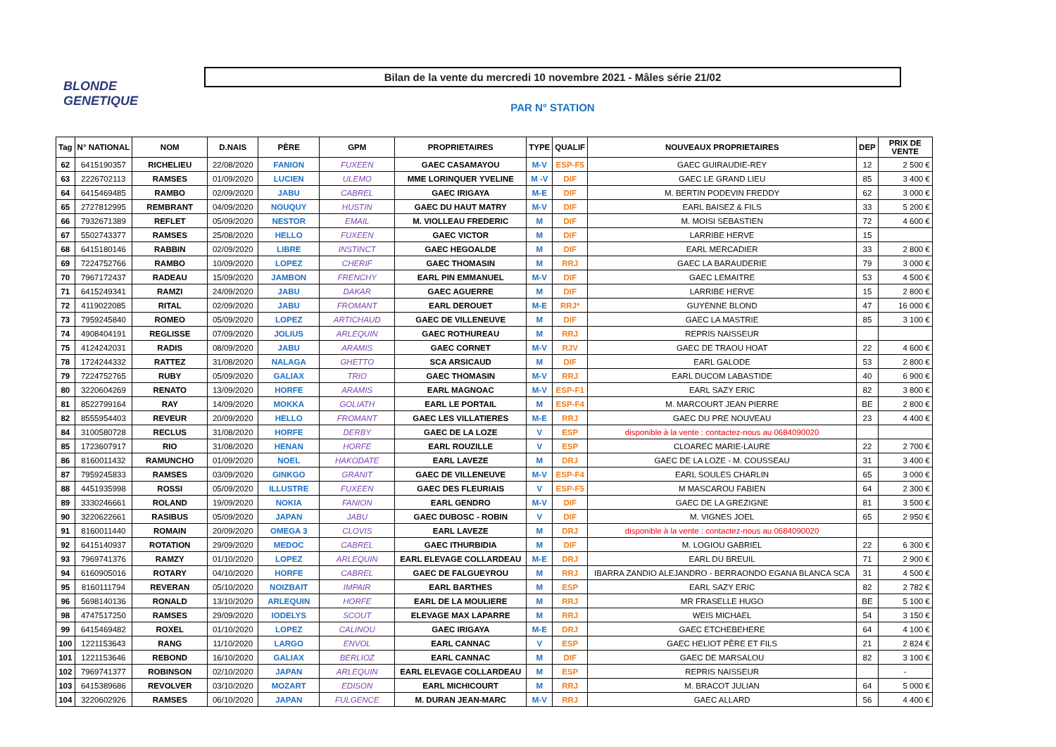BLONDE GENETIQUE
Bilan de la vente du mercredi 10 novembre 2021 - Mâles série 21/02
PAR N° STATION
| Tag | N° NATIONAL | NOM | D.NAIS | PÈRE | GPM | PROPRIETAIRES | TYPE | QUALIF | NOUVEAUX PROPRIETAIRES | DEP | PRIX DE VENTE |
| --- | --- | --- | --- | --- | --- | --- | --- | --- | --- | --- | --- |
| 62 | 6415190357 | RICHELIEU | 22/08/2020 | FANION | FUXEEN | GAEC CASAMAYOU | M-V | ESP-F5 | GAEC GUIRAUDIE-REY | 12 | 2 500 € |
| 63 | 2226702113 | RAMSES | 01/09/2020 | LUCIEN | ULEMO | MME LORINQUER YVELINE | M -V | DIF | GAEC LE GRAND LIEU | 85 | 3 400 € |
| 64 | 6415469485 | RAMBO | 02/09/2020 | JABU | CABREL | GAEC IRIGAYA | M-E | DIF | M. BERTIN PODEVIN FREDDY | 62 | 3 000 € |
| 65 | 2727812995 | REMBRANT | 04/09/2020 | NOUQUY | HUSTIN | GAEC DU HAUT MATRY | M-V | DIF | EARL BAISEZ & FILS | 33 | 5 200 € |
| 66 | 7932671389 | REFLET | 05/09/2020 | NESTOR | EMAIL | M. VIOLLEAU FREDERIC | M | DIF | M. MOISI SEBASTIEN | 72 | 4 600 € |
| 67 | 5502743377 | RAMSES | 25/08/2020 | HELLO | FUXEEN | GAEC VICTOR | M | DIF | LARRIBE HERVE | 15 | |
| 68 | 6415180146 | RABBIN | 02/09/2020 | LIBRE | INSTINCT | GAEC HEGOALDE | M | DIF | EARL MERCADIER | 33 | 2 800 € |
| 69 | 7224752766 | RAMBO | 10/09/2020 | LOPEZ | CHERIF | GAEC THOMASIN | M | RRJ | GAEC LA BARAUDERIE | 79 | 3 000 € |
| 70 | 7967172437 | RADEAU | 15/09/2020 | JAMBON | FRENCHY | EARL PIN EMMANUEL | M-V | DIF | GAEC LEMAITRE | 53 | 4 500 € |
| 71 | 6415249341 | RAMZI | 24/09/2020 | JABU | DAKAR | GAEC AGUERRE | M | DIF | LARRIBE HERVE | 15 | 2 800 € |
| 72 | 4119022085 | RITAL | 02/09/2020 | JABU | FROMANT | EARL DEROUET | M-E | RRJ* | GUYENNE BLOND | 47 | 16 000 € |
| 73 | 7959245840 | ROMEO | 05/09/2020 | LOPEZ | ARTICHAUD | GAEC DE VILLENEUVE | M | DIF | GAEC LA MASTRIE | 85 | 3 100 € |
| 74 | 4908404191 | REGLISSE | 07/09/2020 | JOLIUS | ARLEQUIN | GAEC ROTHUREAU | M | RRJ | REPRIS NAISSEUR | | |
| 75 | 4124242031 | RADIS | 08/09/2020 | JABU | ARAMIS | GAEC CORNET | M-V | RJV | GAEC DE TRAOU HOAT | 22 | 4 600 € |
| 78 | 1724244332 | RATTEZ | 31/08/2020 | NALAGA | GHETTO | SCA ARSICAUD | M | DIF | EARL GALODE | 53 | 2 800 € |
| 79 | 7224752765 | RUBY | 05/09/2020 | GALIAX | TRIO | GAEC THOMASIN | M-V | RRJ | EARL DUCOM LABASTIDE | 40 | 6 900 € |
| 80 | 3220604269 | RENATO | 13/09/2020 | HORFE | ARAMIS | EARL MAGNOAC | M-V | ESP-F1 | EARL SAZY ERIC | 82 | 3 800 € |
| 81 | 8522799164 | RAY | 14/09/2020 | MOKKA | GOLIATH | EARL LE PORTAIL | M | ESP-F4 | M. MARCOURT JEAN PIERRE | BE | 2 800 € |
| 82 | 8555954403 | REVEUR | 20/09/2020 | HELLO | FROMANT | GAEC LES VILLATIERES | M-E | RRJ | GAEC DU PRE NOUVEAU | 23 | 4 400 € |
| 84 | 3100580728 | RECLUS | 31/08/2020 | HORFE | DERBY | GAEC DE LA LOZE | V | ESP | disponible à la vente : contactez-nous au 0684090020 | | |
| 85 | 1723607917 | RIO | 31/08/2020 | HENAN | HORFE | EARL ROUZILLE | V | ESP | CLOAREC MARIE-LAURE | 22 | 2 700 € |
| 86 | 8160011432 | RAMUNCHO | 01/09/2020 | NOEL | HAKODATE | EARL LAVEZE | M | DRJ | GAEC DE LA LOZE - M. COUSSEAU | 31 | 3 400 € |
| 87 | 7959245833 | RAMSES | 03/09/2020 | GINKGO | GRANIT | GAEC DE VILLENEUVE | M-V | ESP-F4 | EARL SOULES CHARLIN | 65 | 3 000 € |
| 88 | 4451935998 | ROSSI | 05/09/2020 | ILLUSTRE | FUXEEN | GAEC DES FLEURIAIS | V | ESP-F5 | M MASCAROU FABIEN | 64 | 2 300 € |
| 89 | 3330246661 | ROLAND | 19/09/2020 | NOKIA | FANION | EARL GENDRO | M-V | DIF | GAEC DE LA GREZIGNE | 81 | 3 500 € |
| 90 | 3220622661 | RASIBUS | 05/09/2020 | JAPAN | JABU | GAEC DUBOSC - ROBIN | V | DIF | M. VIGNES JOEL | 65 | 2 950 € |
| 91 | 8160011440 | ROMAIN | 20/09/2020 | OMEGA 3 | CLOVIS | EARL LAVEZE | M | DRJ | disponible à la vente : contactez-nous au 0684090020 | | |
| 92 | 6415140937 | ROTATION | 29/09/2020 | MEDOC | CABREL | GAEC ITHURBIDIA | M | DIF | M. LOGIOU GABRIEL | 22 | 6 300 € |
| 93 | 7969741376 | RAMZY | 01/10/2020 | LOPEZ | ARLEQUIN | EARL ELEVAGE COLLARDEAU | M-E | DRJ | EARL DU BREUIL | 71 | 2 900 € |
| 94 | 6160905016 | ROTARY | 04/10/2020 | HORFE | CABREL | GAEC DE FALGUEYROU | M | RRJ | IBARRA ZANDIO ALEJANDRO - BERRAONDO EGANA BLANCA SCA | 31 | 4 500 € |
| 95 | 8160111794 | REVERAN | 05/10/2020 | NOIZBAIT | IMPAIR | EARL BARTHES | M | ESP | EARL SAZY ERIC | 82 | 2 782 € |
| 96 | 5698140136 | RONALD | 13/10/2020 | ARLEQUIN | HORFE | EARL DE LA MOULIERE | M | RRJ | MR FRASELLE HUGO | BE | 5 100 € |
| 98 | 4747517250 | RAMSES | 29/09/2020 | IODELYS | SCOUT | ELEVAGE MAX LAPARRE | M | RRJ | WEIS MICHAEL | 54 | 3 150 € |
| 99 | 6415469482 | ROXEL | 01/10/2020 | LOPEZ | CALINOU | GAEC IRIGAYA | M-E | DRJ | GAEC ETCHEBEHERE | 64 | 4 100 € |
| 100 | 1221153643 | RANG | 11/10/2020 | LARGO | ENVOL | EARL CANNAC | V | ESP | GAEC HELIOT PÈRE ET FILS | 21 | 2 824 € |
| 101 | 1221153646 | REBOND | 16/10/2020 | GALIAX | BERLIOZ | EARL CANNAC | M | DIF | GAEC DE MARSALOU | 82 | 3 100 € |
| 102 | 7969741377 | ROBINSON | 02/10/2020 | JAPAN | ARLEQUIN | EARL ELEVAGE COLLARDEAU | M | ESP | REPRIS NAISSEUR | | - |
| 103 | 6415389686 | REVOLVER | 03/10/2020 | MOZART | EDISON | EARL MICHICOURT | M | RRJ | M. BRACOT JULIAN | 64 | 5 000 € |
| 104 | 3220602926 | RAMSES | 06/10/2020 | JAPAN | FULGENCE | M. DURAN JEAN-MARC | M-V | RRJ | GAEC ALLARD | 56 | 4 400 € |